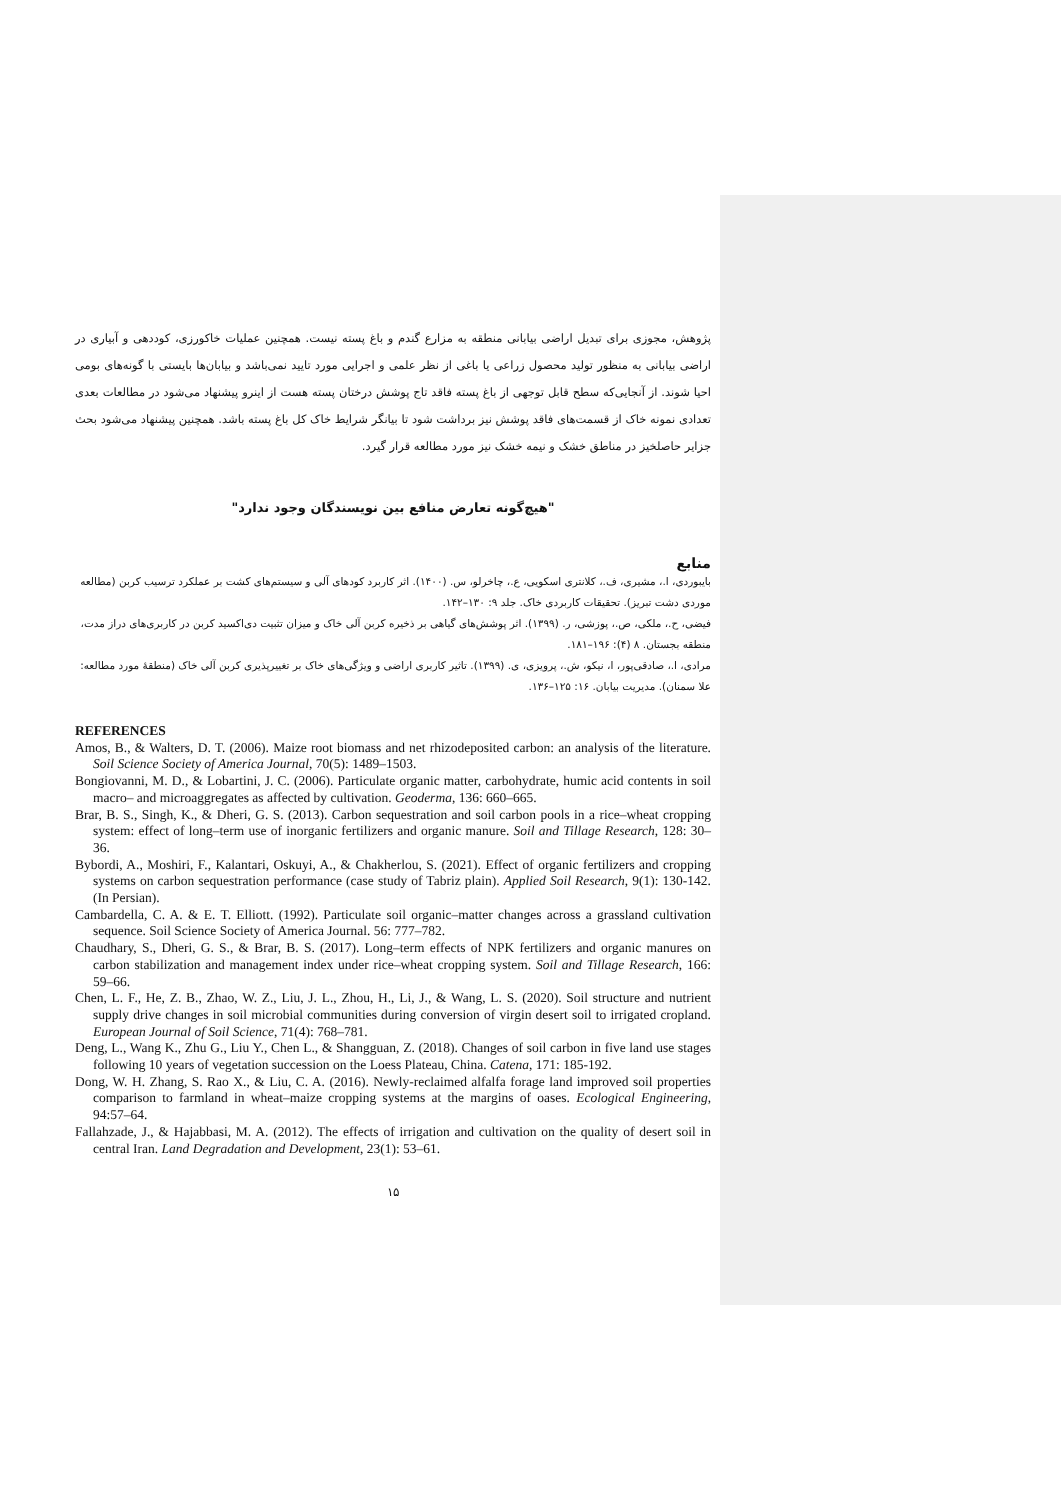پژوهش، مجوزی برای تبدیل اراضی بیابانی منطقه به مزارع گندم و باغ پسته نیست. همچنین عملیات خاکورزی، کوددهی و آبیاری در اراضی بیابانی به منظور تولید محصول زراعی یا باغی از نظر علمی و اجرایی مورد تایید نمی‌باشد و بیابان‌ها بایستی با گونه‌های بومی احیا شوند. از آنجایی‌که سطح قابل توجهی از باغ پسته فاقد تاج پوشش درختان پسته هست از اینرو پیشنهاد می‌شود در مطالعات بعدی تعدادی نمونه خاک از قسمت‌های فاقد پوشش نیز برداشت شود تا بیانگر شرایط خاک کل باغ پسته باشد. همچنین پیشنهاد می‌شود بحث جزایر حاصلخیز در مناطق خشک و نیمه خشک نیز مورد مطالعه قرار گیرد.
"هیچ‌گونه تعارض منافع بین نویسندگان وجود ندارد"
منابع
بایبوردی، ا.، مشیری، ف.، کلانتری اسکویی، ع.، چاخرلو، س. (۱۴۰۰). اثر کاربرد کودهای آلی و سیستم‌های کشت بر عملکرد ترسیب کربن (مطالعه موردی دشت تبریز). تحقیقات کاربردی خاک. جلد ۹: ۱۳۰–۱۴۲.
فیضی، ح.، ملکی، ص.، پوزشی، ر. (۱۳۹۹). اثر پوشش‌های گیاهی بر ذخیره کربن آلی خاک و میزان تثبیت دی‌اکسید کربن در کاربری‌های دراز مدت، منطقه بجستان. ۸ (۴): ۱۹۶–۱۸۱.
مرادی، ا.، صادقی‌پور، ا، نیکو، ش.، پرویزی، ی. (۱۳۹۹). تاثیر کاربری اراضی و ویژگی‌های خاک بر تغییرپذیری کربن آلی خاک (منطقهٔ مورد مطالعه: علا سمنان). مدیریت بیابان. ۱۶: ۱۲۵–۱۳۶.
REFERENCES
Amos, B., & Walters, D. T. (2006). Maize root biomass and net rhizodeposited carbon: an analysis of the literature. Soil Science Society of America Journal, 70(5): 1489–1503.
Bongiovanni, M. D., & Lobartini, J. C. (2006). Particulate organic matter, carbohydrate, humic acid contents in soil macro– and microaggregates as affected by cultivation. Geoderma, 136: 660–665.
Brar, B. S., Singh, K., & Dheri, G. S. (2013). Carbon sequestration and soil carbon pools in a rice–wheat cropping system: effect of long–term use of inorganic fertilizers and organic manure. Soil and Tillage Research, 128: 30–36.
Bybordi, A., Moshiri, F., Kalantari, Oskuyi, A., & Chakherlou, S. (2021). Effect of organic fertilizers and cropping systems on carbon sequestration performance (case study of Tabriz plain). Applied Soil Research, 9(1): 130-142. (In Persian).
Cambardella, C. A. & E. T. Elliott. (1992). Particulate soil organic–matter changes across a grassland cultivation sequence. Soil Science Society of America Journal. 56: 777–782.
Chaudhary, S., Dheri, G. S., & Brar, B. S. (2017). Long–term effects of NPK fertilizers and organic manures on carbon stabilization and management index under rice–wheat cropping system. Soil and Tillage Research, 166: 59–66.
Chen, L. F., He, Z. B., Zhao, W. Z., Liu, J. L., Zhou, H., Li, J., & Wang, L. S. (2020). Soil structure and nutrient supply drive changes in soil microbial communities during conversion of virgin desert soil to irrigated cropland. European Journal of Soil Science, 71(4): 768–781.
Deng, L., Wang K., Zhu G., Liu Y., Chen L., & Shangguan, Z. (2018). Changes of soil carbon in five land use stages following 10 years of vegetation succession on the Loess Plateau, China. Catena, 171: 185-192.
Dong, W. H. Zhang, S. Rao X., & Liu, C. A. (2016). Newly-reclaimed alfalfa forage land improved soil properties comparison to farmland in wheat–maize cropping systems at the margins of oases. Ecological Engineering, 94:57–64.
Fallahzade, J., & Hajabbasi, M. A. (2012). The effects of irrigation and cultivation on the quality of desert soil in central Iran. Land Degradation and Development, 23(1): 53–61.
۱۵